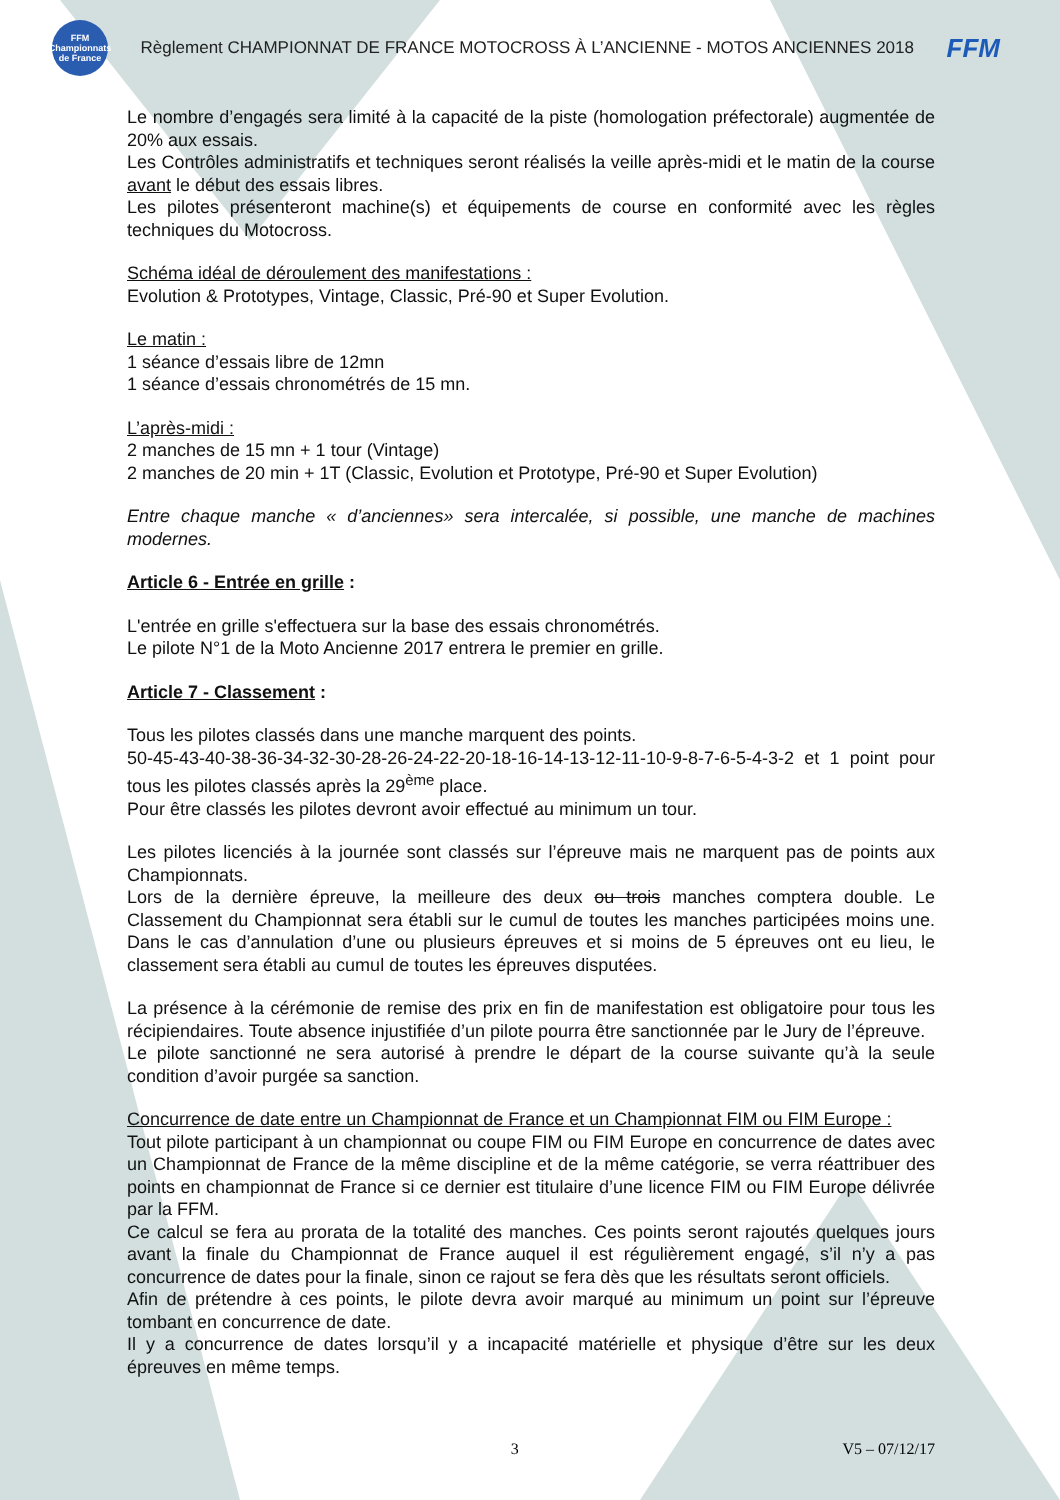FFM Championnats de France
Règlement CHAMPIONNAT DE FRANCE MOTOCROSS À L’ANCIENNE - MOTOS ANCIENNES 2018
FFM
Le nombre d’engagés sera limité à la capacité de la piste (homologation préfectorale) augmentée de 20% aux essais.
Les Contrôles administratifs et techniques seront réalisés la veille après-midi et le matin de la course avant le début des essais libres.
Les pilotes présenteront machine(s) et équipements de course en conformité avec les règles techniques du Motocross.
Schéma idéal de déroulement des manifestations :
Evolution & Prototypes, Vintage, Classic, Pré-90 et Super Evolution.
Le matin :
1 séance d’essais libre de 12mn
1 séance d’essais chronométrés de 15 mn.
L’après-midi :
2 manches de 15 mn + 1 tour (Vintage)
2 manches de 20 min + 1T (Classic, Evolution et Prototype, Pré-90 et Super Evolution)
Entre chaque manche « d’anciennes» sera intercalée, si possible, une manche de machines modernes.
Article 6 - Entrée en grille :
L'entrée en grille s'effectuera sur la base des essais chronométrés.
Le pilote N°1 de la Moto Ancienne 2017 entrera le premier en grille.
Article 7 - Classement :
Tous les pilotes classés dans une manche marquent des points.
50-45-43-40-38-36-34-32-30-28-26-24-22-20-18-16-14-13-12-11-10-9-8-7-6-5-4-3-2 et 1 point pour tous les pilotes classés après la 29<sup>ème</sup> place.
Pour être classés les pilotes devront avoir effectué au minimum un tour.
Les pilotes licenciés à la journée sont classés sur l’épreuve mais ne marquent pas de points aux Championnats.
Lors de la dernière épreuve, la meilleure des deux ou trois manches comptera double. Le Classement du Championnat sera établi sur le cumul de toutes les manches participées moins une. Dans le cas d’annulation d’une ou plusieurs épreuves et si moins de 5 épreuves ont eu lieu, le classement sera établi au cumul de toutes les épreuves disputées.
La présence à la cérémonie de remise des prix en fin de manifestation est obligatoire pour tous les récipiendaires. Toute absence injustifiée d’un pilote pourra être sanctionnée par le Jury de l’épreuve.
Le pilote sanctionné ne sera autorisé à prendre le départ de la course suivante qu’à la seule condition d’avoir purgée sa sanction.
Concurrence de date entre un Championnat de France et un Championnat FIM ou FIM Europe :
Tout pilote participant à un championnat ou coupe FIM ou FIM Europe en concurrence de dates avec un Championnat de France de la même discipline et de la même catégorie, se verra réattribuer des points en championnat de France si ce dernier est titulaire d’une licence FIM ou FIM Europe délivrée par la FFM.
Ce calcul se fera au prorata de la totalité des manches. Ces points seront rajoutés quelques jours avant la finale du Championnat de France auquel il est régulièrement engagé, s’il n’y a pas concurrence de dates pour la finale, sinon ce rajout se fera dès que les résultats seront officiels.
Afin de prétendre à ces points, le pilote devra avoir marqué au minimum un point sur l’épreuve tombant en concurrence de date.
Il y a concurrence de dates lorsqu’il y a incapacité matérielle et physique d’être sur les deux épreuves en même temps.
3 V5 – 07/12/17